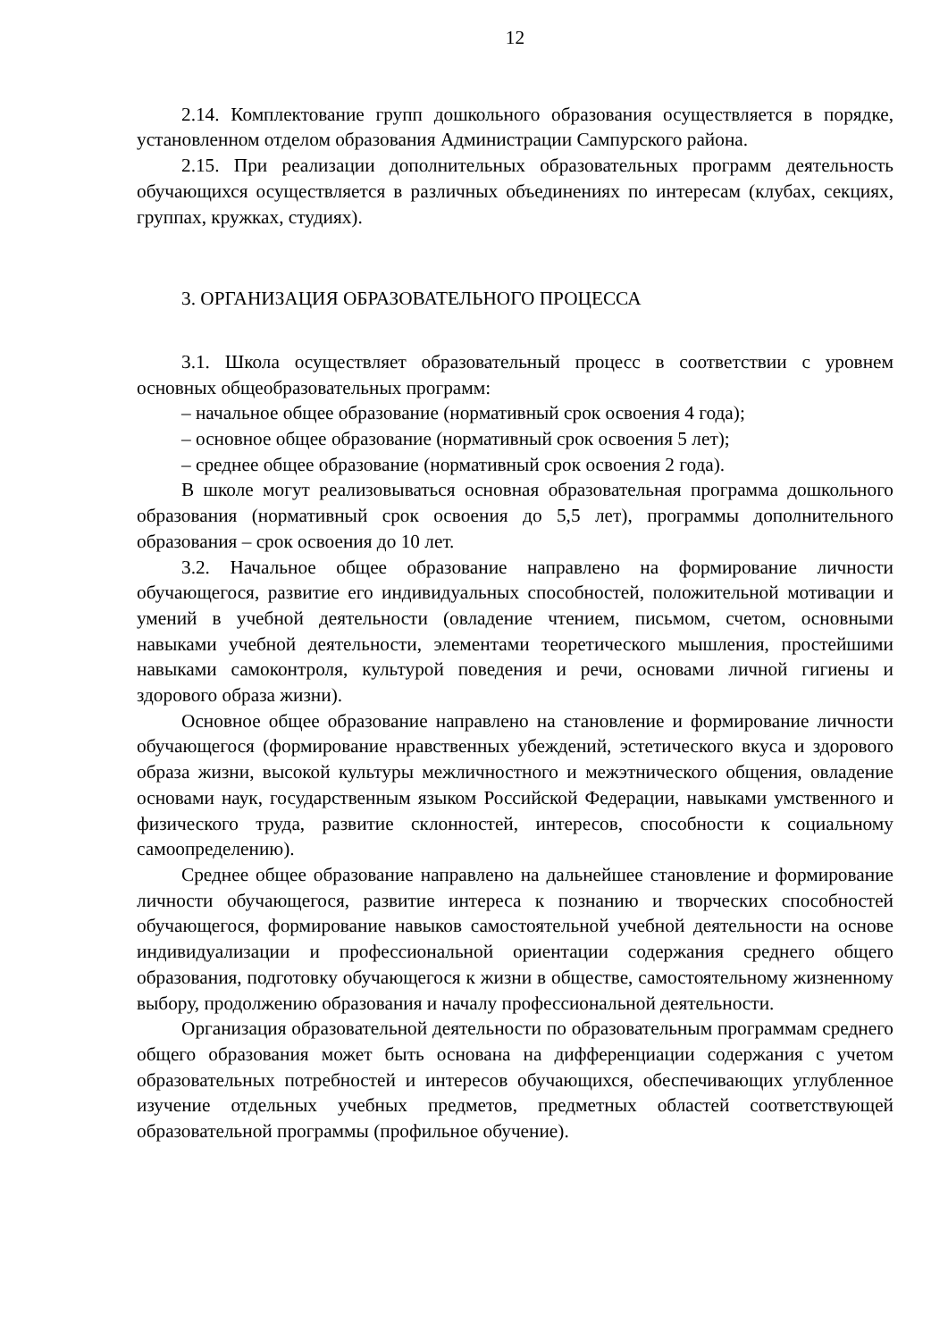12
2.14. Комплектование групп дошкольного образования осуществляется в порядке, установленном отделом образования Администрации Сампурского района.
2.15. При реализации дополнительных образовательных программ деятельность обучающихся осуществляется в различных объединениях по интересам (клубах, секциях, группах, кружках, студиях).
3. ОРГАНИЗАЦИЯ ОБРАЗОВАТЕЛЬНОГО ПРОЦЕССА
3.1. Школа осуществляет образовательный процесс в соответствии с уровнем основных общеобразовательных программ:
– начальное общее образование (нормативный срок освоения 4 года);
– основное общее образование (нормативный срок освоения 5 лет);
– среднее общее образование (нормативный срок освоения 2 года).
В школе могут реализовываться основная образовательная программа дошкольного образования (нормативный срок освоения до 5,5 лет), программы дополнительного образования – срок освоения до 10 лет.
3.2. Начальное общее образование направлено на формирование личности обучающегося, развитие его индивидуальных способностей, положительной мотивации и умений в учебной деятельности (овладение чтением, письмом, счетом, основными навыками учебной деятельности, элементами теоретического мышления, простейшими навыками самоконтроля, культурой поведения и речи, основами личной гигиены и здорового образа жизни).
Основное общее образование направлено на становление и формирование личности обучающегося (формирование нравственных убеждений, эстетического вкуса и здорового образа жизни, высокой культуры межличностного и межэтнического общения, овладение основами наук, государственным языком Российской Федерации, навыками умственного и физического труда, развитие склонностей, интересов, способности к социальному самоопределению).
Среднее общее образование направлено на дальнейшее становление и формирование личности обучающегося, развитие интереса к познанию и творческих способностей обучающегося, формирование навыков самостоятельной учебной деятельности на основе индивидуализации и профессиональной ориентации содержания среднего общего образования, подготовку обучающегося к жизни в обществе, самостоятельному жизненному выбору, продолжению образования и началу профессиональной деятельности.
Организация образовательной деятельности по образовательным программам среднего общего образования может быть основана на дифференциации содержания с учетом образовательных потребностей и интересов обучающихся, обеспечивающих углубленное изучение отдельных учебных предметов, предметных областей соответствующей образовательной программы (профильное обучение).